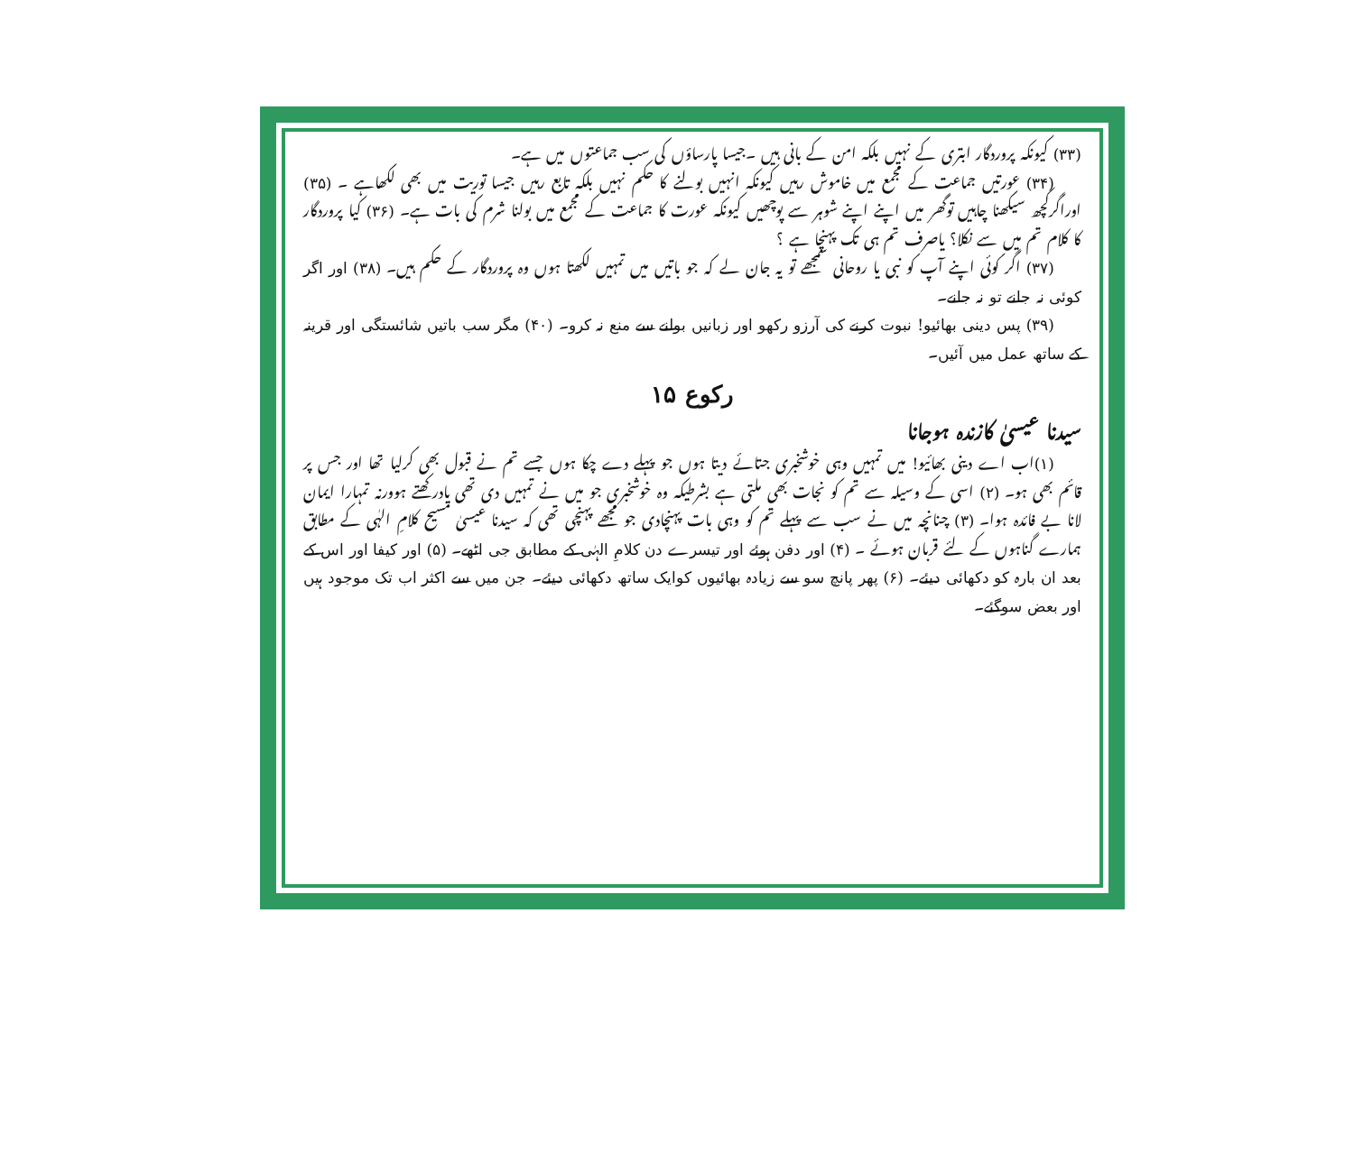(۳۳) کیونکہ پروردگار ابتری کے نہیں بلکہ امن کے بانی ہیں ۔جیسا پارساؤں کی سب جماعتوں میں ہے۔
(۳۴) عورتیں جماعت کے مجمع میں خاموش رہیں کیونکہ انہیں بولنے کا حکم نہیں بلکہ تابع رہیں جیسا توریت میں بھی لکھاہے ۔ (۳۵) اوراگرکچھ سیکھنا چاہیں توگھر میں اپنے اپنے شوہر سے پوچھیں کیونکہ عورت کا جماعت کے مجمع میں بولنا شرم کی بات ہے۔ (۳۶) کیا پروردگار کا کلام تم میں سے نکلا؟ یاصرف تم ہی تک پہنچا ہے ؟
(۳۷) اگر کوئی اپنے آپ کو نبی یا روحانی سمجھے تو یہ جان لے کہ جو باتیں میں تمہیں لکھتا ہوں وہ پروردگار کے حکم ہیں۔ (۳۸) اور اگر کوئی نہ جانے تو نہ جانے۔
(۳۹) پس دینی بھائیو! نبوت کرنے کی آرزو رکھو اور زبانیں بولنے سے منع نہ کرو۔ (۴۰) مگر سب باتیں شائستگی اور قرینہ کے ساتھ عمل میں آئیں۔
رکوع ۱۵
سیدنا عیسیٰ کازندہ ہوجانا
(۱)اب اے دینی بھائیو! میں تمہیں وہی خوشخبری جتائے دیتا ہوں جو پہلے دے چکا ہوں جسے تم نے قبول بھی کرلیا تھا اور جس پر قائم بھی ہو۔ (۲) اسی کے وسیلہ سے تم کو نجات بھی ملتی ہے بشرطیکہ وہ خوشخبری جو میں نے تمہیں دی تھی یادرکھتے ہوورنہ تمہارا ایمان لانا بے فائدہ ہوا۔ (۳) چنانچہ میں نے سب سے پہلے تم کو وہی بات پہنچادی جو مجھے پہنچی تھی کہ سیدنا عیسیٰ مسیح کلامِ الہٰی کے مطابق ہمارے گناہوں کے لئے قربان ہوئے ۔ (۴) اور دفن ہوئے اور تیسرے دن کلامِ الہٰی کے مطابق جی اٹھے۔ (۵) اور کیفا اور اس کے بعد ان بارہ کو دکھائی دیئے۔ (۶) پھر پانچ سو سے زیادہ بھائیوں کوایک ساتھ دکھائی دیئے۔ جن میں سے اکثر اب تک موجود ہیں اور بعض سوگئے۔